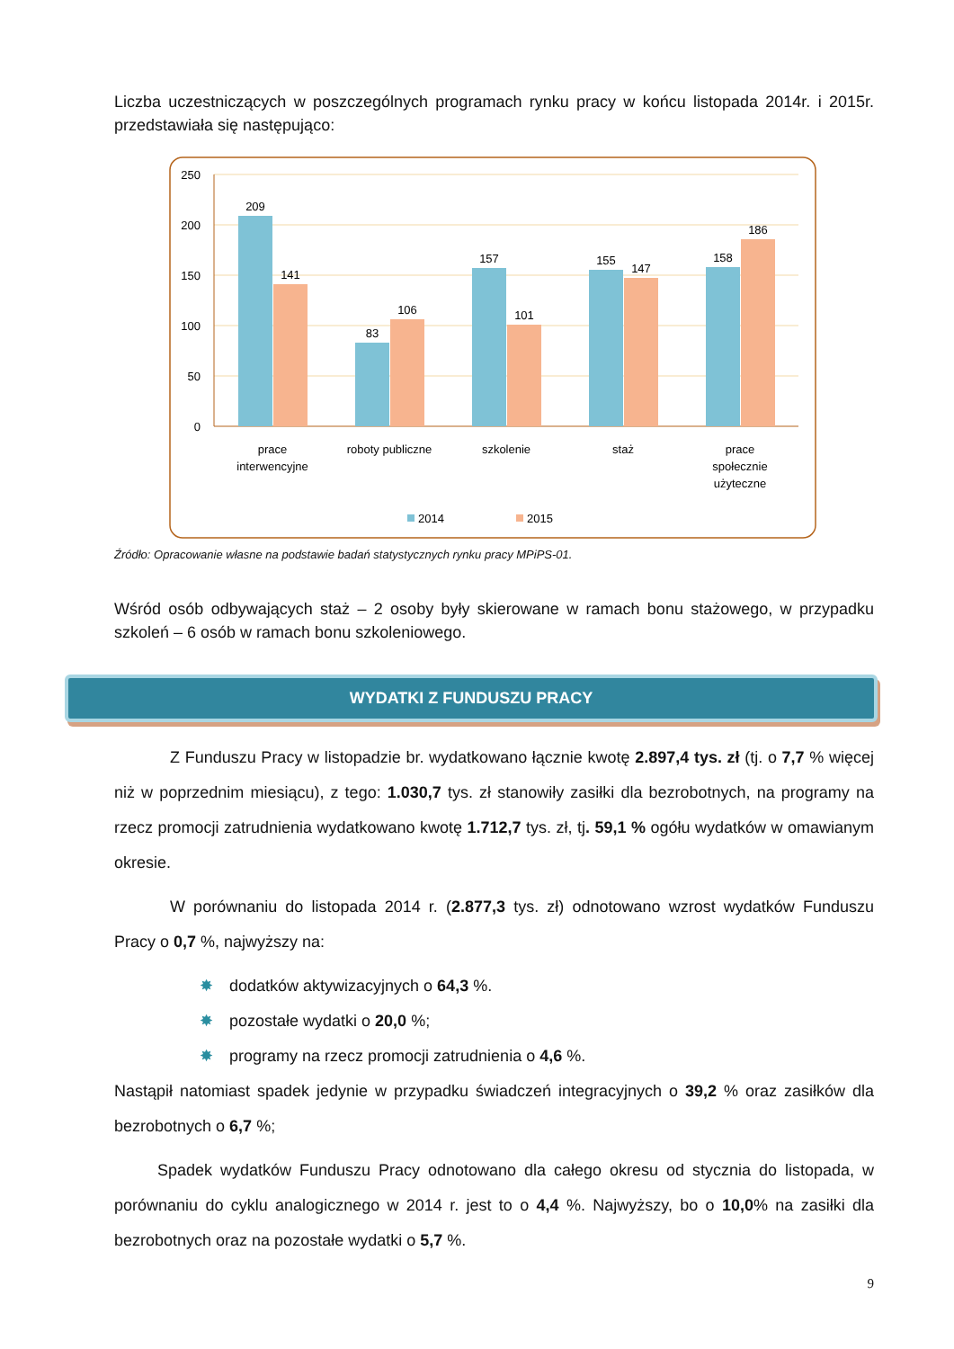Liczba uczestniczących w poszczególnych programach rynku pracy w końcu listopada 2014r. i 2015r. przedstawiała się następująco:
250
200
150
100
50
0
209
141
83
106
157
101
155
147
158
186
prace
interwencyjne
roboty publiczne
szkolenie
staż
prace
społecznie
użyteczne
2014
2015
Źródło: Opracowanie własne na podstawie badań statystycznych rynku pracy MPiPS-01.
Wśród osób odbywających staż – 2 osoby były skierowane w ramach bonu stażowego, w przypadku szkoleń – 6 osób w ramach bonu szkoleniowego.
WYDATKI Z FUNDUSZU PRACY
Z Funduszu Pracy w listopadzie br. wydatkowano łącznie kwotę 2.897,4 tys. zł (tj. o 7,7 % więcej niż w poprzednim miesiącu), z tego: 1.030,7 tys. zł stanowiły zasiłki dla bezrobotnych, na programy na rzecz promocji zatrudnienia wydatkowano kwotę 1.712,7 tys. zł, tj. 59,1 % ogółu wydatków w omawianym okresie.
W porównaniu do listopada 2014 r. (2.877,3 tys. zł) odnotowano wzrost wydatków Funduszu Pracy o 0,7 %, najwyższy na:
✸ dodatków aktywizacyjnych o 64,3 %.
✸ pozostałe wydatki o 20,0 %;
✸ programy na rzecz promocji zatrudnienia o 4,6 %.
Nastąpił natomiast spadek jedynie w przypadku świadczeń integracyjnych o 39,2 % oraz zasiłków dla bezrobotnych o 6,7 %;
Spadek wydatków Funduszu Pracy odnotowano dla całego okresu od stycznia do listopada, w porównaniu do cyklu analogicznego w 2014 r. jest to o 4,4 %. Najwyższy, bo o 10,0% na zasiłki dla bezrobotnych oraz na pozostałe wydatki o 5,7 %.
9